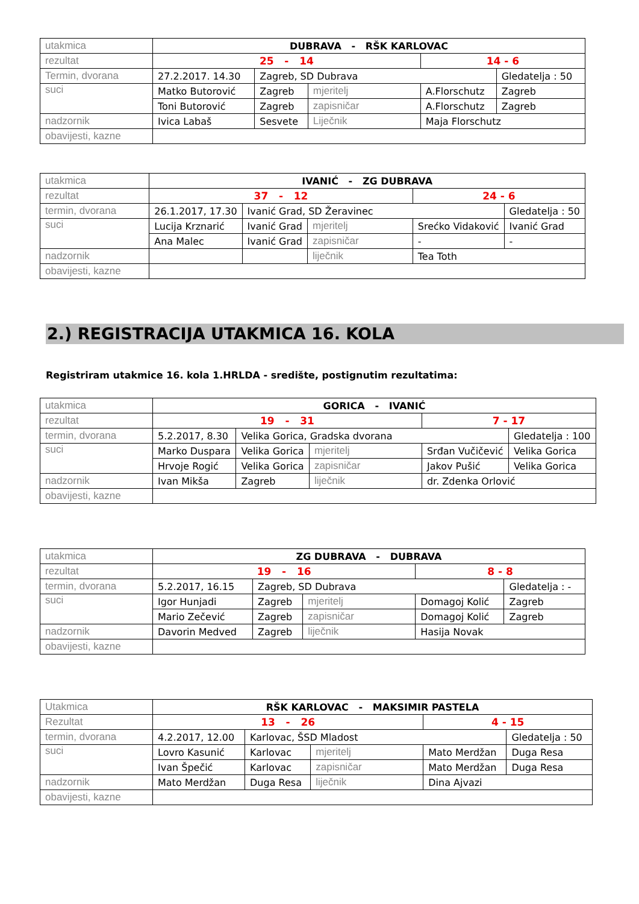| utakmica | DUBRAVA - RŠK KARLOVAC | | | | |
| rezultat | 25 - 14 | | | 14 - 6 | |
| Termin, dvorana | 27.2.2017. 14.30 | Zagreb, SD Dubrava | | | Gledatelja : 50 |
| suci | Matko Butorović | Zagreb | mjeritelj | A.Florschutz | Zagreb |
| | Toni Butorović | Zagreb | zapisničar | A.Florschutz | Zagreb |
| nadzornik | Ivica Labaš | Sesvete | Liječnik | Maja Florschutz | |
| obavijesti, kazne | | | | | |
| utakmica | IVANIĆ - ZG DUBRAVA | | | | |
| rezultat | 37 - 12 | | | 24 - 6 | |
| termin, dvorana | 26.1.2017, 17.30 | Ivanić Grad, SD Žeravinec | | | Gledatelja : 50 |
| suci | Lucija Krznarić | Ivanić Grad | mjeritelj | Srećko Vidaković | Ivanić Grad |
| | Ana Malec | Ivanić Grad | zapisničar | - | - |
| nadzornik | | | liječnik | Tea Toth | |
| obavijesti, kazne | | | | | |
2.) REGISTRACIJA UTAKMICA 16. KOLA
Registriram utakmice 16. kola 1.HRLDA - središte, postignutim rezultatima:
| utakmica | GORICA - IVANIĆ | | | | |
| rezultat | 19 - 31 | | | 7 - 17 | |
| termin, dvorana | 5.2.2017, 8.30 | Velika Gorica, Gradska dvorana | | | Gledatelja : 100 |
| suci | Marko Duspara | Velika Gorica | mjeritelj | Srđan Vučičević | Velika Gorica |
| | Hrvoje Rogić | Velika Gorica | zapisničar | Jakov Pušić | Velika Gorica |
| nadzornik | Ivan Mikša | Zagreb | liječnik | dr. Zdenka Orlović | |
| obavijesti, kazne | | | | | |
| utakmica | ZG DUBRAVA - DUBRAVA | | | | |
| rezultat | 19 - 16 | | | 8 - 8 | |
| termin, dvorana | 5.2.2017, 16.15 | Zagreb, SD Dubrava | | | Gledatelja : - |
| suci | Igor Hunjadi | Zagreb | mjeritelj | Domagoj Kolić | Zagreb |
| | Mario Zečević | Zagreb | zapisničar | Domagoj Kolić | Zagreb |
| nadzornik | Davorin Medved | Zagreb | liječnik | Hasija Novak | |
| obavijesti, kazne | | | | | |
| Utakmica | RŠK KARLOVAC - MAKSIMIR PASTELA | | | | |
| Rezultat | 13 - 26 | | | 4 - 15 | |
| termin, dvorana | 4.2.2017, 12.00 | Karlovac, ŠSD Mladost | | | Gledatelja : 50 |
| suci | Lovro Kasunić | Karlovac | mjeritelj | Mato Merdžan | Duga Resa |
| | Ivan Špečić | Karlovac | zapisničar | Mato Merdžan | Duga Resa |
| nadzornik | Mato Merdžan | Duga Resa | liječnik | Dina Ajvazi | |
| obavijesti, kazne | | | | | |